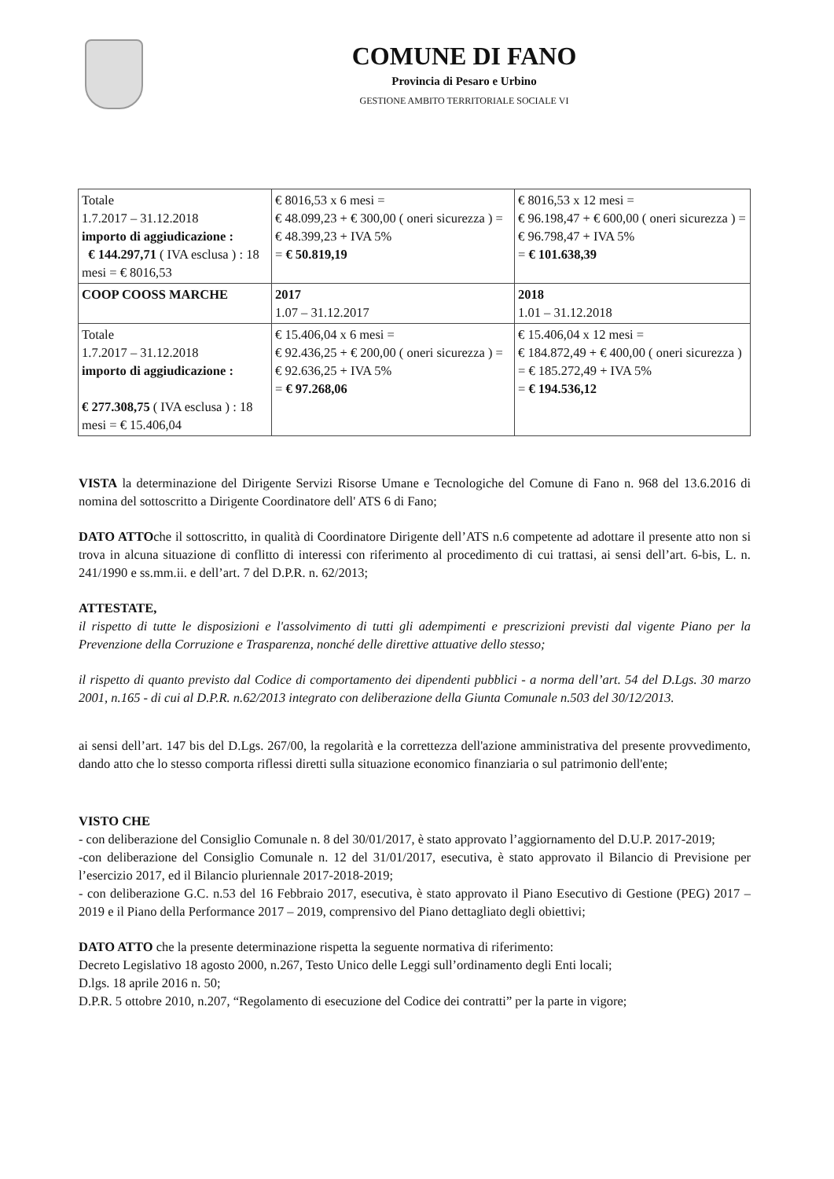COMUNE DI FANO
Provincia di Pesaro e Urbino
GESTIONE AMBITO TERRITORIALE SOCIALE VI
| Totale 1.7.2017 – 31.12.2018 importo di aggiudicazione : € 144.297,71 ( IVA esclusa ) : 18 mesi = € 8016,53 | € 8016,53 x 6 mesi = € 48.099,23 + € 300,00 ( oneri sicurezza ) = € 48.399,23 + IVA 5% = € 50.819,19 | € 8016,53 x 12 mesi = € 96.198,47 + € 600,00 ( oneri sicurezza ) = € 96.798,47 + IVA 5% = € 101.638,39 |
| COOP COOSS MARCHE | 2017 1.07 – 31.12.2017 | 2018 1.01 – 31.12.2018 |
| Totale 1.7.2017 – 31.12.2018 importo di aggiudicazione : € 277.308,75 ( IVA esclusa ) : 18 mesi = € 15.406,04 | € 15.406,04 x 6 mesi = € 92.436,25 + € 200,00 ( oneri sicurezza ) = € 92.636,25 + IVA 5% = € 97.268,06 | € 15.406,04 x 12 mesi = € 184.872,49 + € 400,00 ( oneri sicurezza ) = € 185.272,49 + IVA 5% = € 194.536,12 |
VISTA la determinazione del Dirigente Servizi Risorse Umane e Tecnologiche del Comune di Fano n. 968 del 13.6.2016 di nomina del sottoscritto a Dirigente Coordinatore dell' ATS 6 di Fano;
DATO ATTOche il sottoscritto, in qualità di Coordinatore Dirigente dell’ATS n.6 competente ad adottare il presente atto non si trova in alcuna situazione di conflitto di interessi con riferimento al procedimento di cui trattasi, ai sensi dell’art. 6-bis, L. n. 241/1990 e ss.mm.ii. e dell’art. 7 del D.P.R. n. 62/2013;
ATTESTATE,
il rispetto di tutte le disposizioni e l'assolvimento di tutti gli adempimenti e prescrizioni previsti dal vigente Piano per la Prevenzione della Corruzione e Trasparenza, nonché delle direttive attuative dello stesso;
il rispetto di quanto previsto dal Codice di comportamento dei dipendenti pubblici - a norma dell’art. 54 del D.Lgs. 30 marzo 2001, n.165 - di cui al D.P.R. n.62/2013 integrato con deliberazione della Giunta Comunale n.503 del 30/12/2013.
ai sensi dell’art. 147 bis del D.Lgs. 267/00, la regolarità e la correttezza dell'azione amministrativa del presente provvedimento, dando atto che lo stesso comporta riflessi diretti sulla situazione economico finanziaria o sul patrimonio dell'ente;
VISTO CHE
- con deliberazione del Consiglio Comunale n. 8 del 30/01/2017, è stato approvato l’aggiornamento del D.U.P. 2017-2019;
-con deliberazione del Consiglio Comunale n. 12 del 31/01/2017, esecutiva, è stato approvato il Bilancio di Previsione per l’esercizio 2017, ed il Bilancio pluriennale 2017-2018-2019;
- con deliberazione G.C. n.53 del 16 Febbraio 2017, esecutiva, è stato approvato il Piano Esecutivo di Gestione (PEG) 2017 – 2019 e il Piano della Performance 2017 – 2019, comprensivo del Piano dettagliato degli obiettivi;
DATO ATTO che la presente determinazione rispetta la seguente normativa di riferimento:
Decreto Legislativo 18 agosto 2000, n.267, Testo Unico delle Leggi sull’ordinamento degli Enti locali;
D.lgs. 18 aprile 2016 n. 50;
D.P.R. 5 ottobre 2010, n.207, “Regolamento di esecuzione del Codice dei contratti” per la parte in vigore;